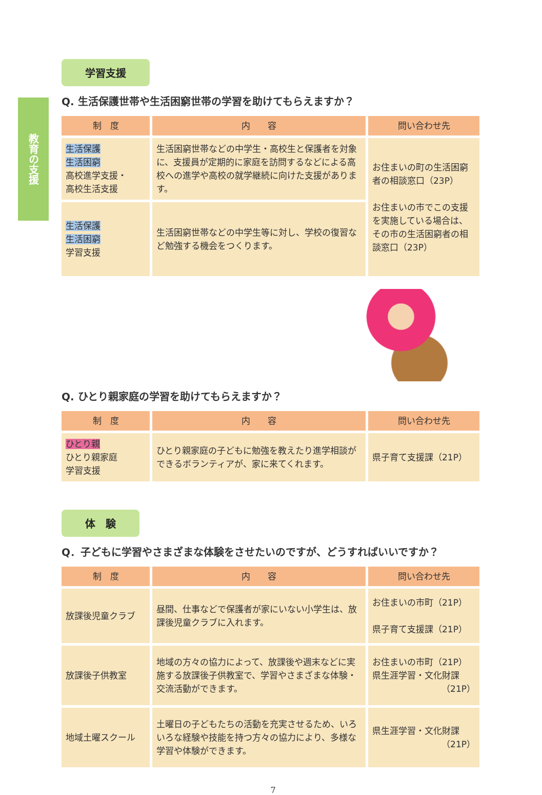教育の支援
学習支援
Q. 生活保護世帯や生活困窮世帯の学習を助けてもらえますか？
| 制 度 | 内 容 | 問い合わせ先 |
| --- | --- | --- |
| 生活保護 生活困窮 高校進学支援・ 高校生活支援 | 生活困窮世帯などの中学生・高校生と保護者を対象に、支援員が定期的に家庭を訪問するなどによる高校への進学や高校の就学継続に向けた支援があります。 | お住まいの町の生活困窮者の相談窓口（23P） お住まいの市でこの支援を実施している場合は、その市の生活困窮者の相談窓口（23P） |
| 生活保護 生活困窮 学習支援 | 生活困窮世帯などの中学生等に対し、学校の復習など勉強する機会をつくります。 | |
Q. ひとり親家庭の学習を助けてもらえますか？
| 制 度 | 内 容 | 問い合わせ先 |
| --- | --- | --- |
| ひとり親 ひとり親家庭 学習支援 | ひとり親家庭の子どもに勉強を教えたり進学相談ができるボランティアが、家に来てくれます。 | 県子育て支援課（21P） |
体　験
Q．子どもに学習やさまざまな体験をさせたいのですが、どうすればいいですか？
| 制 度 | 内 容 | 問い合わせ先 |
| --- | --- | --- |
| 放課後児童クラブ | 昼間、仕事などで保護者が家にいない小学生は、放課後児童クラブに入れます。 | お住まいの市町（21P） 県子育て支援課（21P） |
| 放課後子供教室 | 地域の方々の協力によって、放課後や週末などに実施する放課後子供教室で、学習やさまざまな体験・交流活動ができます。 | お住まいの市町（21P） 県生涯学習・文化財課 （21P） |
| 地域土曜スクール | 土曜日の子どもたちの活動を充実させるため、いろいろな経験や技能を持つ方々の協力により、多様な学習や体験ができます。 | 県生涯学習・文化財課 （21P） |
7